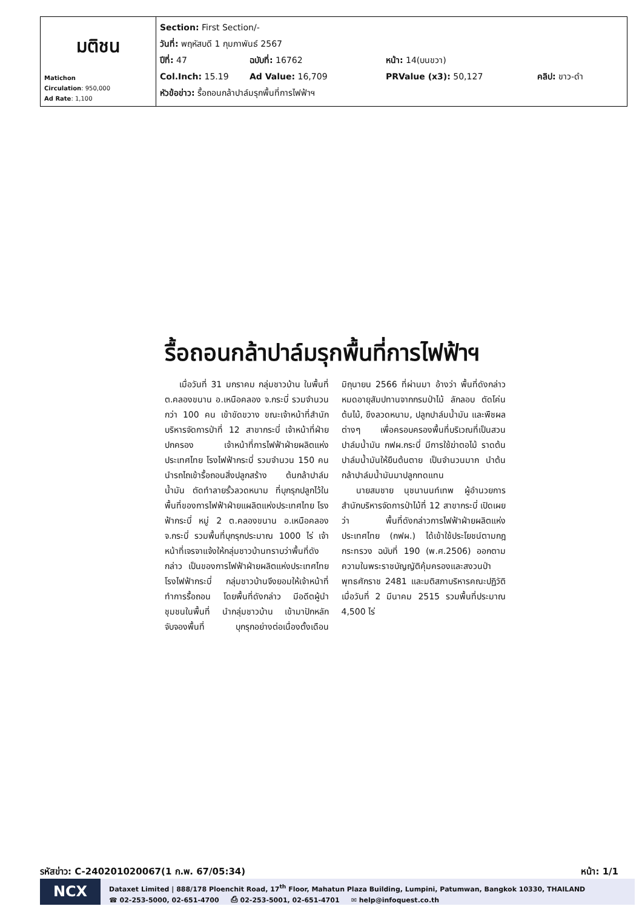| มติชน Matichon Circulation : 950,000 Ad Rate : 1,100 | Section: First Section/- วันที่: พฤหัสบดี 1 กุมภาพันธ์ 2567 ปีที่: 47 ฉบับที่: 16762 หน้า: 14(บนขวา) Col.Inch: 15.19 Ad Value: 16,709 PRValue (x3): 50,127 คลิป: ขาว-ดำ หัวข้อข่าว: รื้อถอนกล้าปาล์มรุกพื้นที่การไฟฟ้าฯ |
รื้อถอนกล้าปาล์มรุกพื้นที่การไฟฟ้าฯ
เมื่อวันที่ 31 มกราคม กลุ่มชาวบ้าน ในพื้นที่ ต.คลองขนาน อ.เหนือคลอง จ.กระบี่ รวมจำนวน กว่า 100 คน เข้าขัดขวาง ขณะเจ้าหน้าที่สำนักบริหารจัดการป่าที่ 12 สาขากระบี่ เจ้าหน้าที่ฝ่ายปกครอง เจ้าหน้าที่การไฟฟ้าฝ่ายผลิตแห่งประเทศไทย โรงไฟฟ้ากระบี่ รวมจำนวน 150 คน นำรถไถเข้ารื้อถอนสิ่งปลูกสร้าง ต้นกล้าปาล์มน้ำมัน ตัดทำลายรั้วลวดหนาม ที่บุกรุกปลูกไว้ในพื้นที่ของการไฟฟ้าฝ่ายแผลิตแห่งประเทศไทย โรงฟ้ากระบี่ หมู่ 2 ต.คลองขนาน อ.เหนือคลอง จ.กระบี่ รวมพื้นที่บุกรุกประมาณ 1000 ไร่ เจ้าหน้าที่เจรจาแจ้งให้กลุ่มชาวบ้านทราบว่าพื้นที่ดังกล่าว เป็นของการไฟฟ้าฝ่ายผลิตแห่งประเทศไทย โรงไฟฟ้ากระบี่ กลุ่มชาวบ้านจึงยอมให้เจ้าหน้าที่ทำการรื้อถอน โดยพื้นที่ดังกล่าว มีอดีตผู้นำชุมชนในพื้นที่ นำกลุ่มชาวบ้าน เข้ามาปักหลักจับจองพื้นที่ บุกรุกอย่างต่อเนื่องตั้งเดือนมิถุนายน 2566 ที่ผ่านมา อ้างว่า พื้นที่ดังกล่าวหมดอายุสัมปทานจากกรมป่าไม้ ลักลอบ ตัดโค่นต้นไม้, ขึงลวดหนาม, ปลูกปาล์มน้ำมัน และพืชผลต่างๆ เพื่อครอบครองพื้นที่บริเวณที่เป็นสวนปาล์มน้ำมัน กฟผ.กระบี่ มีการใช้ฆ่าตอไม้ ราดต้นปาล์มน้ำมันให้ยืนต้นตาย เป็นจำนวนมาก นำต้นกล้าปาล์มน้ำมันมาปลูกทดแทน
นายสมชาย นุชนานนท์เทพ ผู้อำนวยการสำนักบริหารจัดการป่าไม้ที่ 12 สาขากระบี่ เปิดเผยว่า พื้นที่ดังกล่าวการไฟฟ้าฝ่ายผลิตแห่งประเทศไทย (กฟผ.) ได้เข้าใช้ประโยชน์ตามกฎกระทรวง ฉบับที่ 190 (พ.ศ.2506) ออกตามความในพระราชบัญญัติคุ้มครองและสงวนป่า พุทธศักราช 2481 และมติสภาบริหารคณะปฏิวัติเมื่อวันที่ 2 มีนาคม 2515 รวมพื้นที่ประมาณ 4,500 ไร่
รหัสข่าว: C-240201020067(1 ก.พ. 67/05:34) หน้า: 1/1
NCX
Dataxet Limited | 888/178 Ploenchit Road, 17<sup>th</sup> Floor, Mahatun Plaza Building, Lumpini, Patumwan, Bangkok 10330, THAILAND
☎ 02-253-5000, 02-651-4700 ⎙ 02-253-5001, 02-651-4701 ✉ help@infoquest.co.th